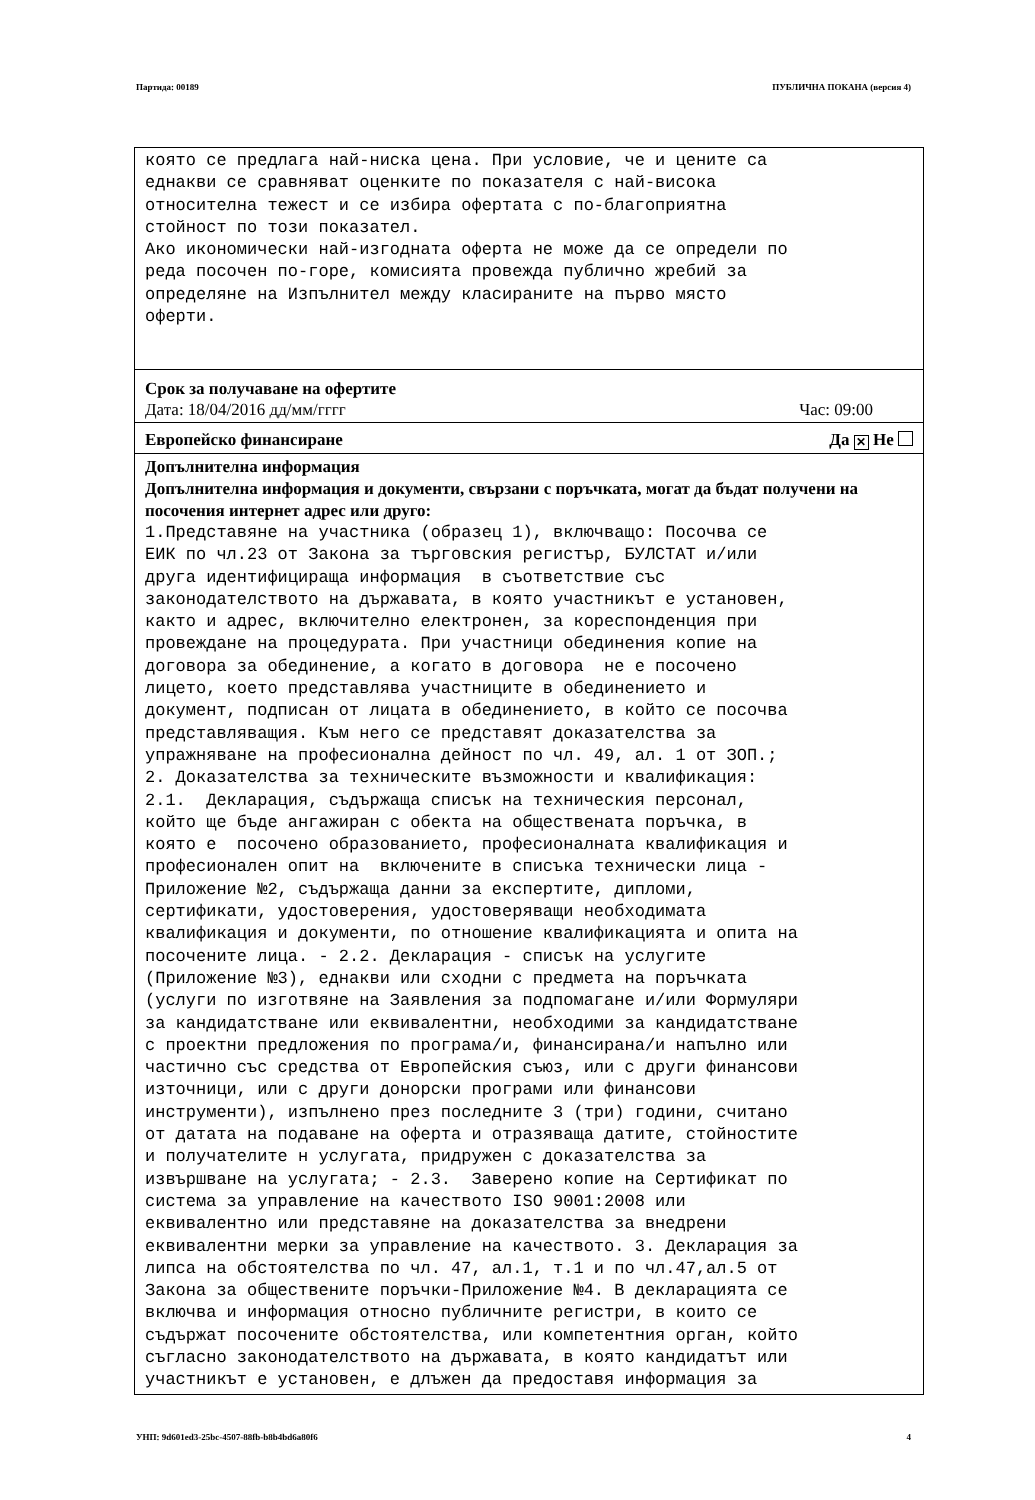Партида: 00189 ПУБЛИЧНА ПОКАНА (версия 4)
която се предлага най-ниска цена. При условие, че и цените са еднакви се сравняват оценките по показателя с най-висока относителна тежест и се избира офертата с по-благоприятна стойност по този показател. Ако икономически най-изгодната оферта не може да се определи по реда посочен по-горе, комисията провежда публично жребий за определяне на Изпълнител между класираните на първо място оферти.
Срок за получаване на офертите
Дата: 18/04/2016 дд/мм/гггг Час: 09:00
Европейско финансиране Да ✕ Не
Допълнителна информация
Допълнителна информация и документи, свързани с поръчката, могат да бъдат получени на посочения интернет адрес или друго:
1.Представяне на участника (образец 1), включващо: Посочва се ЕИК по чл.23 от Закона за търговския регистър, БУЛСТАТ и/или друга идентифицираща информация в съответствие със законодателството на държавата, в която участникът е установен, както и адрес, включително електронен, за кореспонденция при провеждане на процедурата. При участници обединения копие на договора за обединение, а когато в договора не е посочено лицето, което представлява участниците в обединението и документ, подписан от лицата в обединението, в който се посочва представляващия. Към него се представят доказателства за упражняване на професионална дейност по чл. 49, ал. 1 от ЗОП.; 2. Доказателства за техническите възможности и квалификация: 2.1. Декларация, съдържаща списък на техническия персонал, който ще бъде ангажиран с обекта на обществената поръчка, в която е посочено образованието, професионалната квалификация и професионален опит на включените в списъка технически лица - Приложение №2, съдържаща данни за експертите, дипломи, сертификати, удостоверения, удостоверяващи необходимата квалификация и документи, по отношение квалификацията и опита на посочените лица. - 2.2. Декларация - списък на услугите (Приложение №3), еднакви или сходни с предмета на поръчката (услуги по изготвяне на Заявления за подпомагане и/или Формуляри за кандидатстване или еквивалентни, необходими за кандидатстване с проектни предложения по програма/и, финансирана/и напълно или частично със средства от Европейския съюз, или с други финансови източници, или с други донорски програми или финансови инструменти), изпълнено през последните 3 (три) години, считано от датата на подаване на оферта и отразяваща датите, стойностите и получателите н услугата, придружен с доказателства за извършване на услугата; - 2.3. Заверено копие на Сертификат по система за управление на качеството ISO 9001:2008 или еквивалентно или представяне на доказателства за внедрени еквивалентни мерки за управление на качеството. 3. Декларация за липса на обстоятелства по чл. 47, ал.1, т.1 и по чл.47,ал.5 от Закона за обществените поръчки-Приложение №4. В декларацията се включва и информация относно публичните регистри, в които се съдържат посочените обстоятелства, или компетентния орган, който съгласно законодателството на държавата, в която кандидатът или участникът е установен, е длъжен да предоставя информация за
УНП: 9d601ed3-25bc-4507-88fb-b8b4bd6a80f6 4